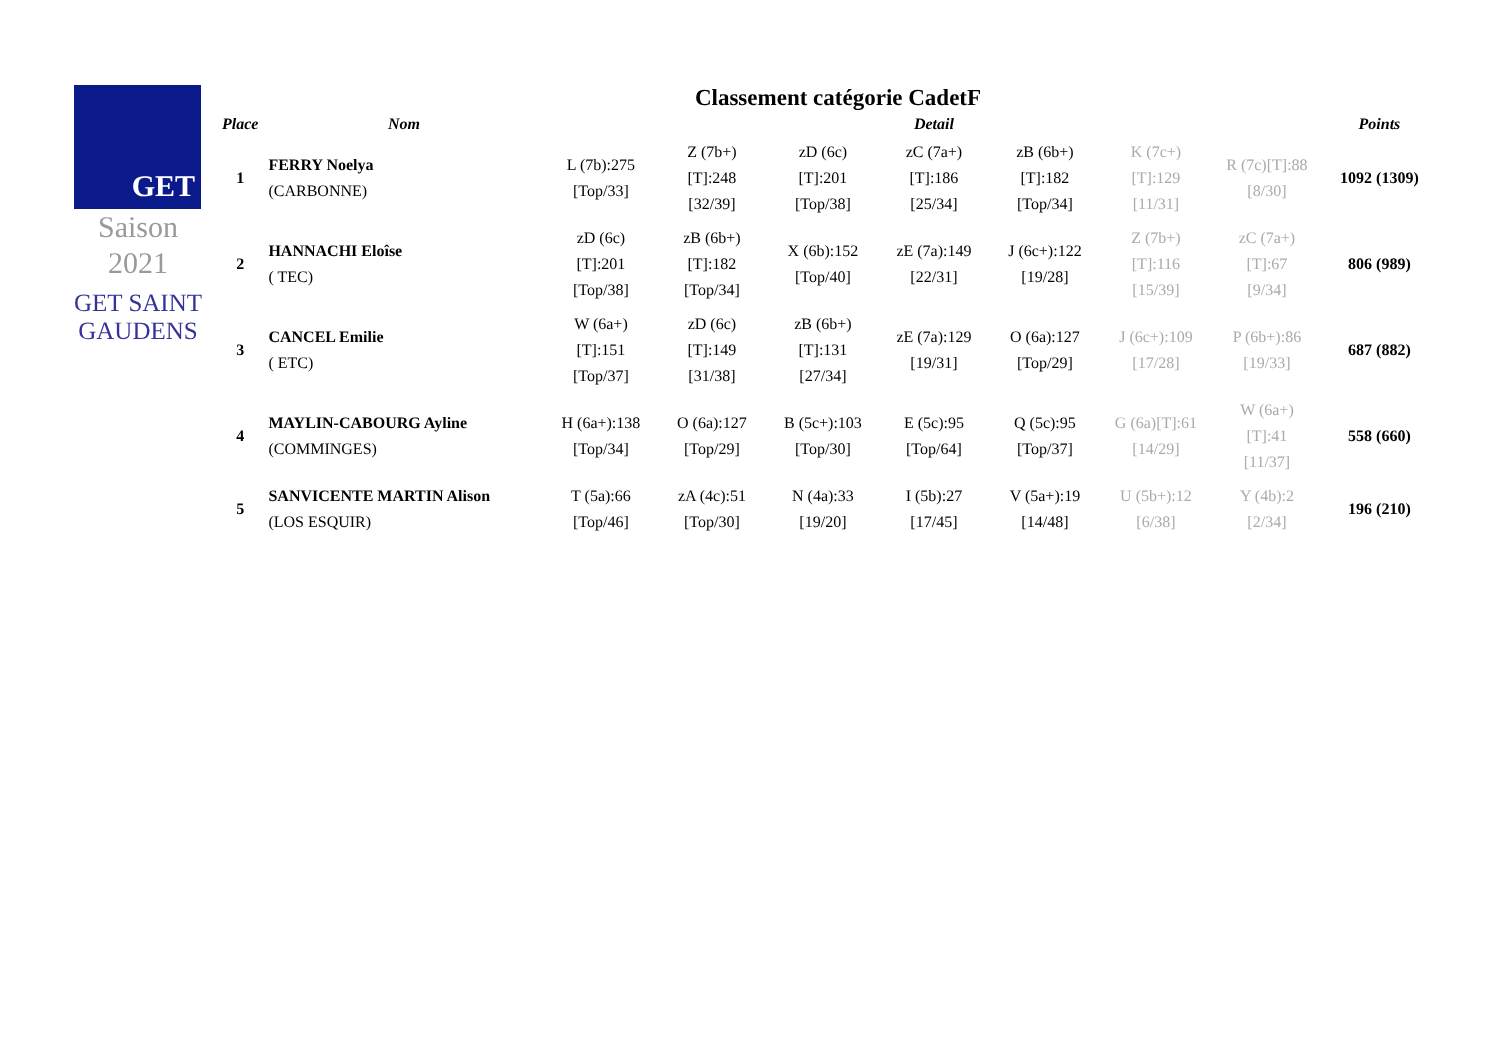GET
Saison
2021
GET SAINT GAUDENS
Classement catégorie CadetF
| Place | Nom | Detail | | | | | | | Points |
| --- | --- | --- | --- | --- | --- | --- | --- | --- | --- |
| 1 | FERRY Noelya (CARBONNE) | L (7b):275 [Top/33] | Z (7b+) [T]:248 [32/39] | zD (6c) [T]:201 [Top/38] | zC (7a+) [T]:186 [25/34] | zB (6b+) [T]:182 [Top/34] | K (7c+) [T]:129 [11/31] | R (7c)[T]:88 [8/30] | 1092 (1309) |
| 2 | HANNACHI Eloîse ( TEC) | zD (6c) [T]:201 [Top/38] | zB (6b+) [T]:182 [Top/34] | X (6b):152 [Top/40] | zE (7a):149 [22/31] | J (6c+):122 [19/28] | Z (7b+) [T]:116 [15/39] | zC (7a+) [T]:67 [9/34] | 806 (989) |
| 3 | CANCEL Emilie ( ETC) | W (6a+) [T]:151 [Top/37] | zD (6c) [T]:149 [31/38] | zB (6b+) [T]:131 [27/34] | zE (7a):129 [19/31] | O (6a):127 [Top/29] | J (6c+):109 [17/28] | P (6b+):86 [19/33] | 687 (882) |
| 4 | MAYLIN-CABOURG Ayline (COMMINGES) | H (6a+):138 [Top/34] | O (6a):127 [Top/29] | B (5c+):103 [Top/30] | E (5c):95 [Top/64] | Q (5c):95 [Top/37] | G (6a)[T]:61 [14/29] | W (6a+) [T]:41 [11/37] | 558 (660) |
| 5 | SANVICENTE MARTIN Alison (LOS ESQUIR) | T (5a):66 [Top/46] | zA (4c):51 [Top/30] | N (4a):33 [19/20] | I (5b):27 [17/45] | V (5a+):19 [14/48] | U (5b+):12 [6/38] | Y (4b):2 [2/34] | 196 (210) |